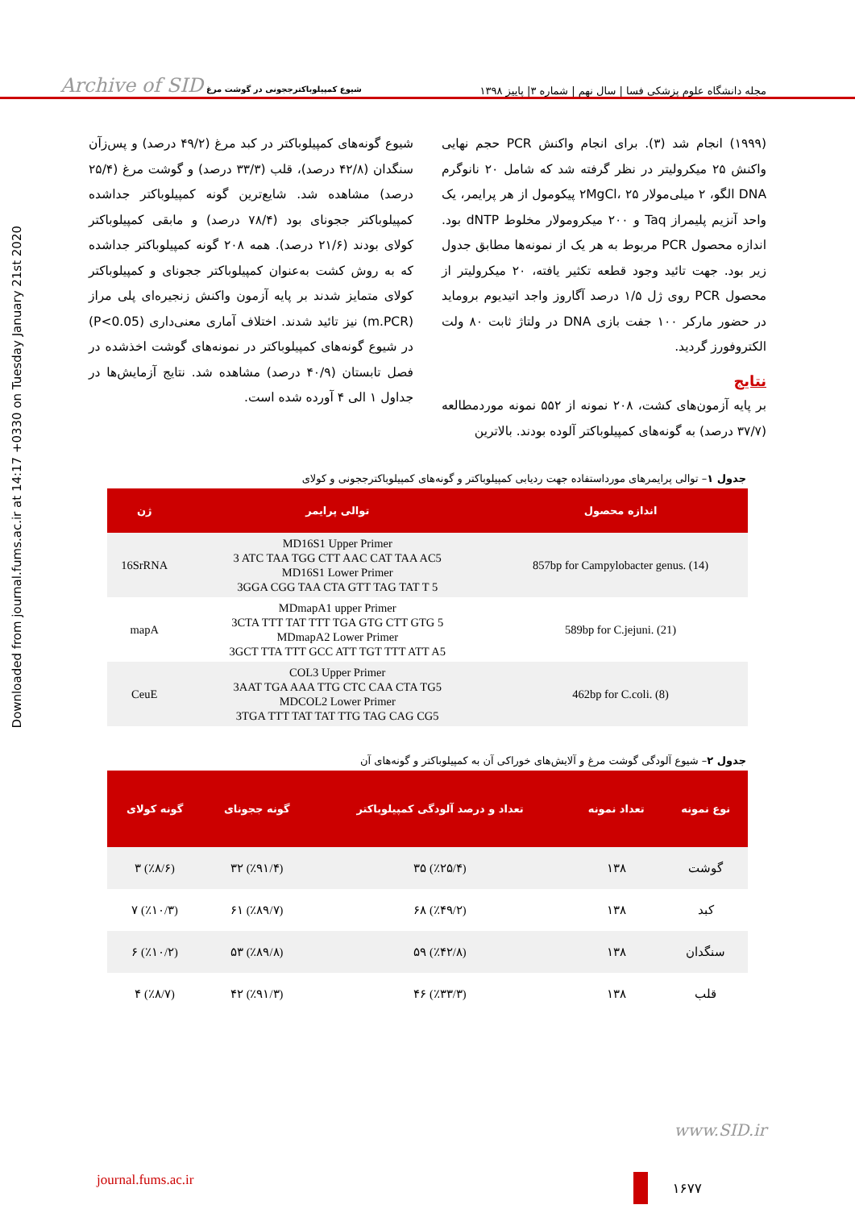Archive of SID شیوع کمپیلوباکترججونی در گوشت مرغ
مجله دانشگاه علوم پزشکی فسا | سال نهم | شماره ۳| پاییز ۱۳۹۸
Downloaded from journal.fums.ac.ir at 14:17 +0330 on Tuesday January 21st 2020
(۱۹۹۹) انجام شد (۳). برای انجام واکنش PCR حجم نهایی واکنش ۲۵ میکرولیتر در نظر گرفته شد که شامل ۲۰ نانوگرم DNA الگو، ۲ میلی‌مولار ۲MgCl، ۲۵ پیکومول از هر پرایمر، یک واحد آنزیم پلیمراز Taq و ۲۰۰ میکرومولار مخلوط dNTP بود. اندازه محصول PCR مربوط به هر یک از نمونه‌ها مطابق جدول زیر بود. جهت تائید وجود قطعه تکثیر یافته، ۲۰ میکرولیتر از محصول PCR روی ژل ۱/۵ درصد آگاروز واجد اتیدیوم بروماید در حضور مارکر ۱۰۰ جفت بازی DNA در ولتاژ ثابت ۸۰ ولت الکتروفورز گردید.
نتایج
بر پایه آزمون‌های کشت، ۲۰۸ نمونه از ۵۵۲ نمونه موردمطالعه (۳۷/۷ درصد) به گونه‌های کمپیلوباکتر آلوده بودند. بالاترین
شیوع گونه‌های کمپیلوباکتر در کبد مرغ (۴۹/۲ درصد) و پس‌زآن سنگدان (۴۲/۸ درصد)، قلب (۳۳/۳ درصد) و گوشت مرغ (۲۵/۴ درصد) مشاهده شد. شایع‌ترین گونه کمپیلوباکتر جداشده کمپیلوباکتر ججونای بود (۷۸/۴ درصد) و مابقی کمپیلوباکتر کولای بودند (۲۱/۶ درصد). همه ۲۰۸ گونه کمپیلوباکتر جداشده که به روش کشت به‌عنوان کمپیلوباکتر ججونای و کمپیلوباکتر کولای متمایز شدند بر پایه آزمون واکنش زنجیره‌ای پلی مراز (m.PCR) نیز تائید شدند. اختلاف آماری معنی‌داری (P<0.05) در شیوع گونه‌های کمپیلوباکتر در نمونه‌های گوشت اخذشده در فصل تابستان (۴۰/۹ درصد) مشاهده شد. نتایج آزمایش‌ها در جداول ۱ الی ۴ آورده شده است.
جدول ۱– توالی پرایمرهای مورداستفاده جهت ردیابی کمپیلوباکتر و گونه‌های کمپیلوباکترججونی و کولای
| اندازه محصول | توالی پرایمر | ژن |
| --- | --- | --- |
| 857bp for Campylobacter genus. (14) | MD16S1 Upper Primer 3 ATC TAA TGG CTT AAC CAT TAA AC5 MD16S1 Lower Primer 3GGA CGG TAA CTA GTT TAG TAT T 5 | 16SrRNA |
| 589bp for C.jejuni. (21) | MDmapA1 upper Primer 3CTA TTT TAT TTT TGA GTG CTT GTG 5 MDmapA2 Lower Primer 3GCT TTA TTT GCC ATT TGT TTT ATT A5 | mapA |
| 462bp for C.coli. (8) | COL3 Upper Primer 3AAT TGA AAA TTG CTC CAA CTA TG5 MDCOL2 Lower Primer 3TGA TTT TAT TAT TTG TAG CAG CG5 | CeuE |
جدول ۲– شیوع آلودگی گوشت مرغ و آلایش‌های خوراکی آن به کمپیلوباکتر و گونه‌های آن
| نوع نمونه | تعداد نمونه | تعداد و درصد آلودگی کمپیلوباکتر | گونه ججونای | گونه کولای |
| --- | --- | --- | --- | --- |
| گوشت | ۱۳۸ | (٪۲۵/۴) ۳۵ | (٪۹۱/۴) ۳۲ | (٪۸/۶) ۳ |
| کبد | ۱۳۸ | (٪۴۹/۲) ۶۸ | (٪۸۹/۷) ۶۱ | (٪۱۰/۳) ۷ |
| سنگدان | ۱۳۸ | (٪۴۲/۸) ۵۹ | (٪۸۹/۸) ۵۳ | (٪۱۰/۲) ۶ |
| قلب | ۱۳۸ | (٪۳۳/۳) ۴۶ | (٪۹۱/۳) ۴۲ | (٪۸/۷) ۴ |
www.SID.ir
journal.fums.ac.ir ۱۶۷۷